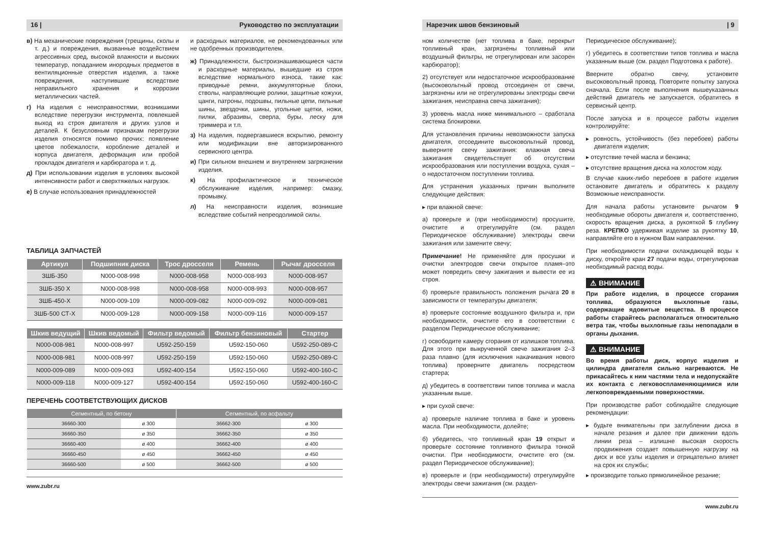16 | Руководство по эксплуатации
в) На механические повреждения (трещины, сколы и т. д.) и повреждения, вызванные воздействием агрессивных сред, высокой влажности и высоких температур, попаданием инородных предметов в вентиляционные отверстия изделия, а также повреждения, наступившие вследствие неправильного хранения и коррозии металлических частей.
г) На изделия с неисправностями, возникшими вследствие перегрузки инструмента, повлекшей выход из строя двигателя и других узлов и деталей. К безусловным признакам перегрузки изделия относятся помимо прочих: появление цветов побежалости, коробление деталей и корпуса двигателя, деформация или пробой прокладок двигателя и карбюратора и т. д.
д) При использовании изделия в условиях высокой интенсивности работ и сверхтяжелых нагрузок.
е) В случае использования принадлежностей
и расходных материалов, не рекомендованных или не одобренных производителем.
ж) Принадлежности, быстроизнашивающиеся части и расходные материалы, вышедшие из строя вследствие нормального износа, такие как: приводные ремни, аккумуляторные блоки, стволы, направляющие ролики, защитные кожухи, цанги, патроны, подошвы, пильные цепи, пильные шины, звездочки, шины, угольные щетки, ножи, пилки, абразивы, сверла, буры, леску для триммера и т.п.
з) На изделия, подвергавшиеся вскрытию, ремонту или модификации вне авторизированного сервисного центра.
и) При сильном внешнем и внутреннем загрязнении изделия.
к) На профилактическое и техническое обслуживание изделия, например: смазку, промывку.
л) На неисправности изделия, возникшие вследствие событий непреодолимой силы.
ТАБЛИЦА ЗАПЧАСТЕЙ
| Артикул | Подшипник диска | Трос дросселя | Ремень | Рычаг дросселя |
| --- | --- | --- | --- | --- |
| ЗШБ-350 | N000-008-998 | N000-008-958 | N000-008-993 | N000-008-957 |
| ЗШБ-350 X | N000-008-998 | N000-008-958 | N000-008-993 | N000-008-957 |
| ЗШБ-450-X | N000-009-109 | N000-009-082 | N000-009-092 | N000-009-081 |
| ЗШБ-500 СТ-X | N000-009-128 | N000-009-158 | N000-009-116 | N000-009-157 |
| Шкив ведущий | Шкив ведомый | Фильтр ведомый | Фильтр бензиновый | Стартер |
| --- | --- | --- | --- | --- |
| N000-008-981 | N000-008-997 | U592-250-159 | U592-150-060 | U592-250-089-C |
| N000-008-981 | N000-008-997 | U592-250-159 | U592-150-060 | U592-250-089-C |
| N000-009-089 | N000-009-093 | U592-400-154 | U592-150-060 | U592-400-160-C |
| N000-009-118 | N000-009-127 | U592-400-154 | U592-150-060 | U592-400-160-C |
ПЕРЕЧЕНЬ СООТВЕТСТВУЮЩИХ ДИСКОВ
| Сегментный, по бетону | | Сегментный, по асфальту | |
| --- | --- | --- | --- |
| 36660-300 | ø 300 | 36662-300 | ø 300 |
| 36660-350 | ø 350 | 36662-350 | ø 350 |
| 36660-400 | ø 400 | 36662-400 | ø 400 |
| 36660-450 | ø 450 | 36662-450 | ø 450 |
| 36660-500 | ø 500 | 36662-500 | ø 500 |
www.zubr.ru
Нарезчик швов бензиновый | 9
ном количестве (нет топлива в баке, перекрыт топливный кран, загрязнены топливный или воздушный фильтры, не отрегулирован или засорен карбюратор);
2) отсутствует или недостаточное искрообразование (высоковольтный провод отсоединен от свечи, загрязнены или не отрегулированы электроды свечи зажигания, неисправна свеча зажигания);
3) уровень масла ниже минимального – сработала система блокировки.
Для установления причины невозможности запуска двигателя, отсоедините высоковольтный провод, выверните свечу зажигания: влажная свеча зажигания свидетельствует об отсутствии искрообразования или поступлении воздуха, сухая – о недостаточном поступлении топлива.
Для устранения указанных причин выполните следующие действия:
▸ при влажной свече:
а) проверьте и (при необходимости) просушите, очистите и отрегулируйте (см. раздел Периодическое обслуживание) электроды свечи зажигания или замените свечу;
Примечание! Не применяйте для просушки и очистки электродов свечи открытое пламя–это может повредить свечу зажигания и вывести ее из строя.
б) проверьте правильность положения рычага 20 в зависимости от температуры двигателя;
в) проверьте состояние воздушного фильтра и, при необходимости, очистите его в соответствии с разделом Периодическое обслуживание;
г) освободите камеру сгорания от излишков топлива. Для этого при выкрученной свече зажигания 2–3 раза плавно (для исключения накачивания нового топлива) проверните двигатель посредством стартера;
д) убедитесь в соответствии типов топлива и масла указанным выше.
▸ при сухой свече:
а) проверьте наличие топлива в баке и уровень масла. При необходимости, долейте;
б) убедитесь, что топливный кран 19 открыт и проверьте состояние топливного фильтра тонкой очистки. При необходимости, очистите его (см. раздел Периодическое обслуживание);
в) проверьте и (при необходимости) отрегулируйте электроды свечи зажигания (см. раздел-
Периодическое обслуживание);
г) убедитесь в соответствии типов топлива и масла указанным выше (см. раздел Подготовка к работе).
Вверните обратно свечу, установите высоковольтный провод. Повторите попытку запуска сначала. Если после выполнения вышеуказанных действий двигатель не запускается, обратитесь в сервисный центр.
После запуска и в процессе работы изделия контролируйте:
▸ ровность, устойчивость (без перебоев) работы двигателя изделия;
▸ отсутствие течей масла и бензина;
▸ отсутствие вращения диска на холостом ходу.
В случае каких-либо перебоев в работе изделия остановите двигатель и обратитесь к разделу Возможные неисправности.
Для начала работы установите рычагом 9 необходимые обороты двигателя и, соответственно, скорость вращения диска, а рукояткой 5 глубину реза. КРЕПКО удерживая изделие за рукоятку 10, направляйте его в нужном Вам направлении.
При необходимости подачи охлаждающей воды к диску, откройте кран 27 подачи воды, отрегулировав необходимый расход воды.
⚠ ВНИМАНИЕ
При работе изделия, в процессе сгорания топлива, образуются выхлопные газы, содержащие ядовитые вещества. В процессе работы старайтесь располагаться относительно ветра так, чтобы выхлопные газы непопадали в органы дыхания.
⚠ ВНИМАНИЕ
Во время работы диск, корпус изделия и цилиндра двигателя сильно нагреваются. Не прикасайтесь к ним частями тела и недопускайте их контакта с легковоспламеняющимися или легкоповреждаемыми поверхностями.
При производстве работ соблюдайте следующие рекомендации:
▸ будьте внимательны при заглублении диска в начале резания и далее при движении вдоль линии реза – излишне высокая скорость продвижения создает повышенную нагрузку на диск и все узлы изделия и отрицательно влияет на срок их службы;
▸ производите только прямолинейное резание;
www.zubr.ru